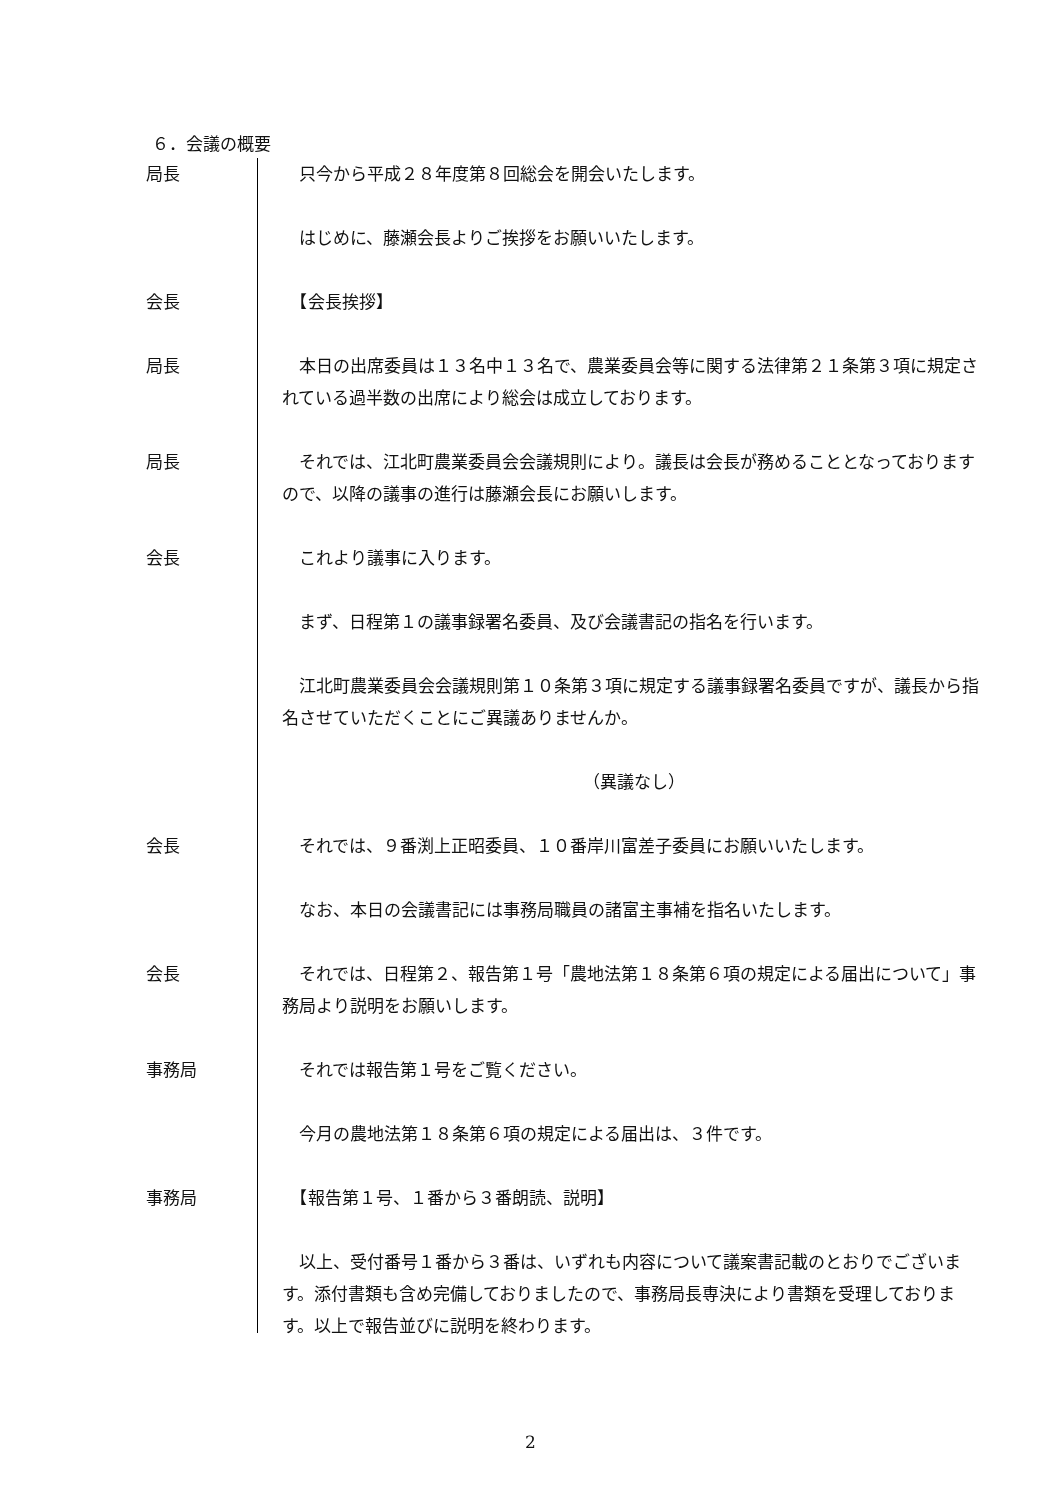６．会議の概要
局長 　只今から平成２８年度第８回総会を開会いたします。
　はじめに、藤瀬会長よりご挨拶をお願いいたします。
会長 　【会長挨拶】
局長 　本日の出席委員は１３名中１３名で、農業委員会等に関する法律第２１条第３項に規定されている過半数の出席により総会は成立しております。
局長 　それでは、江北町農業委員会会議規則により。議長は会長が務めることとなっておりますので、以降の議事の進行は藤瀬会長にお願いします。
会長 　これより議事に入ります。
　まず、日程第１の議事録署名委員、及び会議書記の指名を行います。
　江北町農業委員会会議規則第１０条第３項に規定する議事録署名委員ですが、議長から指名させていただくことにご異議ありませんか。
（異議なし）
会長 　それでは、９番渕上正昭委員、１０番岸川富差子委員にお願いいたします。
　なお、本日の会議書記には事務局職員の諸富主事補を指名いたします。
会長 　それでは、日程第２、報告第１号「農地法第１８条第６項の規定による届出について」事務局より説明をお願いします。
事務局 　それでは報告第１号をご覧ください。
　今月の農地法第１８条第６項の規定による届出は、３件です。
事務局 　【報告第１号、１番から３番朗読、説明】
　以上、受付番号１番から３番は、いずれも内容について議案書記載のとおりでございます。添付書類も含め完備しておりましたので、事務局長専決により書類を受理しております。以上で報告並びに説明を終わります。
2